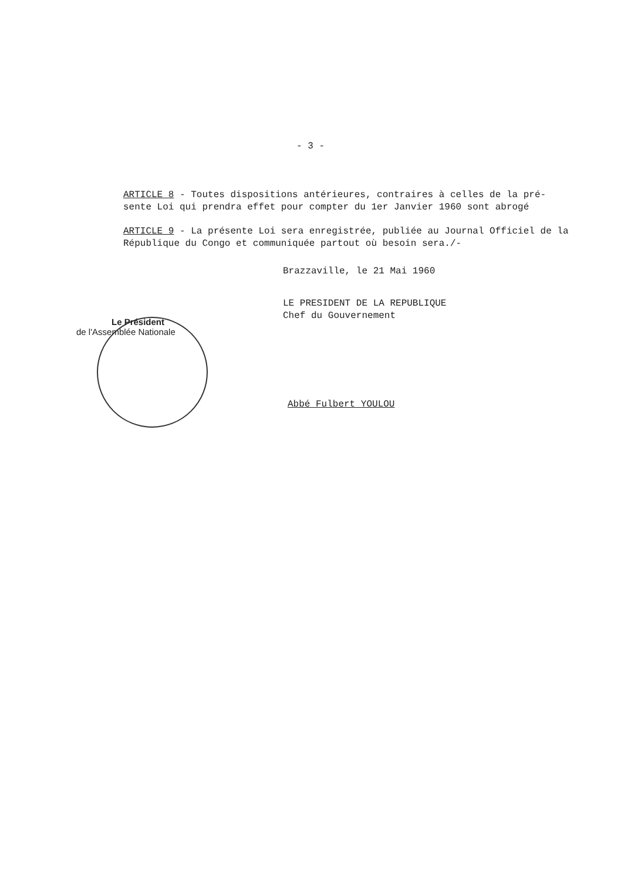- 3 -
ARTICLE 8 - Toutes dispositions antérieures, contraires à celles de la pré-sente Loi qui prendra effet pour compter du 1er Janvier 1960 sont abrogé
ARTICLE 9 - La présente Loi sera enregistrée, publiée au Journal Officiel de la République du Congo et communiquée partout où besoin sera./-
Brazzaville, le 21 Mai 1960
LE PRESIDENT DE LA REPUBLIQUE
Chef du Gouvernement
Abbé Fulbert YOULOU
Le Président
de l'Assemblée Nationale